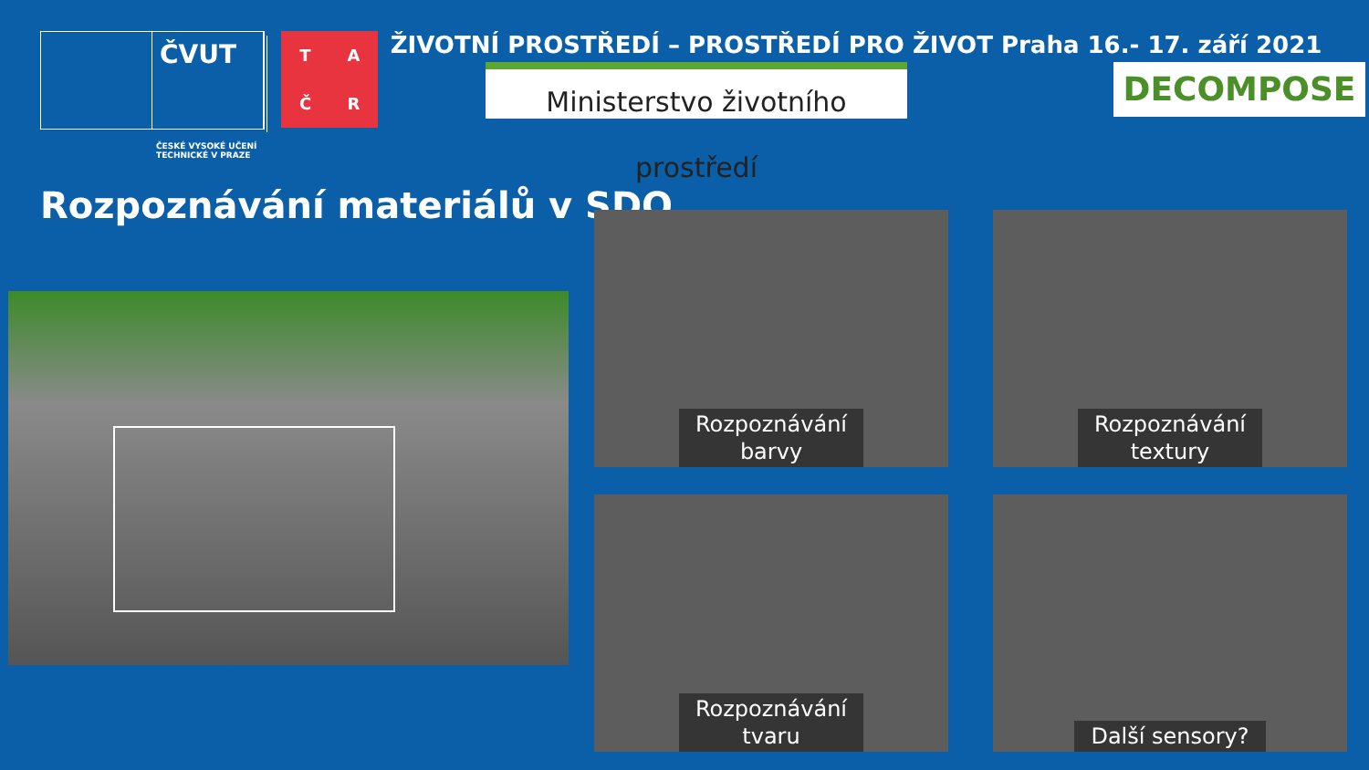ČVUT
ČESKÉ VYSOKÉ UČENÍ TECHNICKÉ V PRAZE
TAČR
ŽIVOTNÍ PROSTŘEDÍ – PROSTŘEDÍ PRO ŽIVOT Praha 16.- 17. září 2021
Ministerstvo životního prostředí
DECOMPOSE
Rozpoznávání materiálů v SDO
Rozpoznávání
barvy
Rozpoznávání
textury
Rozpoznávání
tvaru
Další sensory?